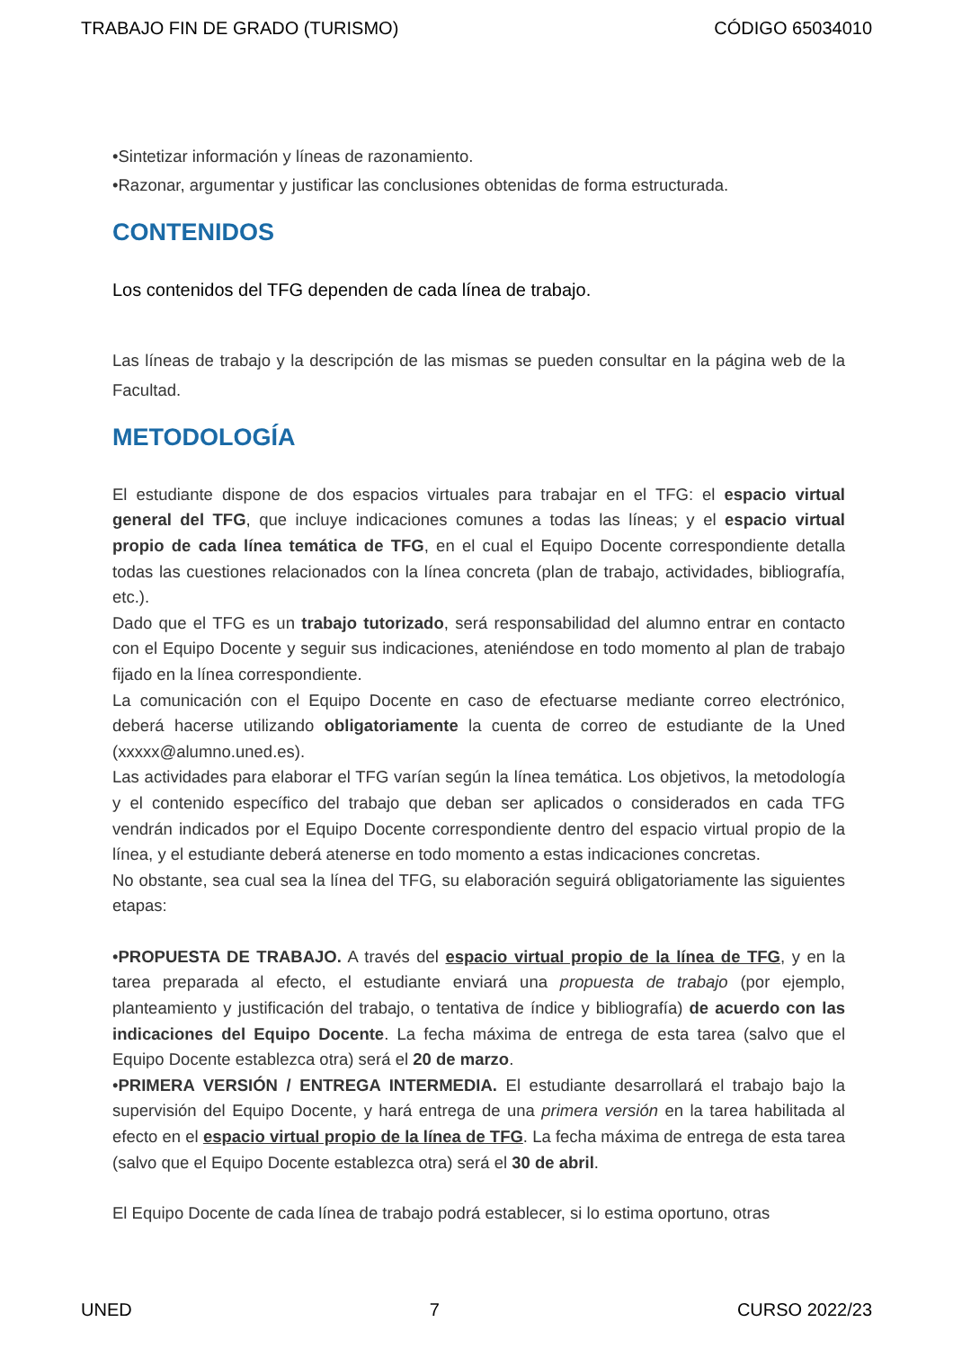TRABAJO FIN DE GRADO (TURISMO) CÓDIGO 65034010
•Sintetizar información y líneas de razonamiento.
•Razonar, argumentar y justificar las conclusiones obtenidas de forma estructurada.
CONTENIDOS
Los contenidos del TFG dependen de cada línea de trabajo.
Las líneas de trabajo y la descripción de las mismas se pueden consultar en la página web de la Facultad.
METODOLOGÍA
El estudiante dispone de dos espacios virtuales para trabajar en el TFG: el espacio virtual general del TFG, que incluye indicaciones comunes a todas las líneas; y el espacio virtual propio de cada línea temática de TFG, en el cual el Equipo Docente correspondiente detalla todas las cuestiones relacionados con la línea concreta (plan de trabajo, actividades, bibliografía, etc.).
Dado que el TFG es un trabajo tutorizado, será responsabilidad del alumno entrar en contacto con el Equipo Docente y seguir sus indicaciones, ateniéndose en todo momento al plan de trabajo fijado en la línea correspondiente.
La comunicación con el Equipo Docente en caso de efectuarse mediante correo electrónico, deberá hacerse utilizando obligatoriamente la cuenta de correo de estudiante de la Uned (xxxxx@alumno.uned.es).
Las actividades para elaborar el TFG varían según la línea temática. Los objetivos, la metodología y el contenido específico del trabajo que deban ser aplicados o considerados en cada TFG vendrán indicados por el Equipo Docente correspondiente dentro del espacio virtual propio de la línea, y el estudiante deberá atenerse en todo momento a estas indicaciones concretas.
No obstante, sea cual sea la línea del TFG, su elaboración seguirá obligatoriamente las siguientes etapas:
•PROPUESTA DE TRABAJO. A través del espacio virtual propio de la línea de TFG, y en la tarea preparada al efecto, el estudiante enviará una propuesta de trabajo (por ejemplo, planteamiento y justificación del trabajo, o tentativa de índice y bibliografía) de acuerdo con las indicaciones del Equipo Docente. La fecha máxima de entrega de esta tarea (salvo que el Equipo Docente establezca otra) será el 20 de marzo.
•PRIMERA VERSIÓN / ENTREGA INTERMEDIA. El estudiante desarrollará el trabajo bajo la supervisión del Equipo Docente, y hará entrega de una primera versión en la tarea habilitada al efecto en el espacio virtual propio de la línea de TFG. La fecha máxima de entrega de esta tarea (salvo que el Equipo Docente establezca otra) será el 30 de abril.
El Equipo Docente de cada línea de trabajo podrá establecer, si lo estima oportuno, otras
UNED 7 CURSO 2022/23